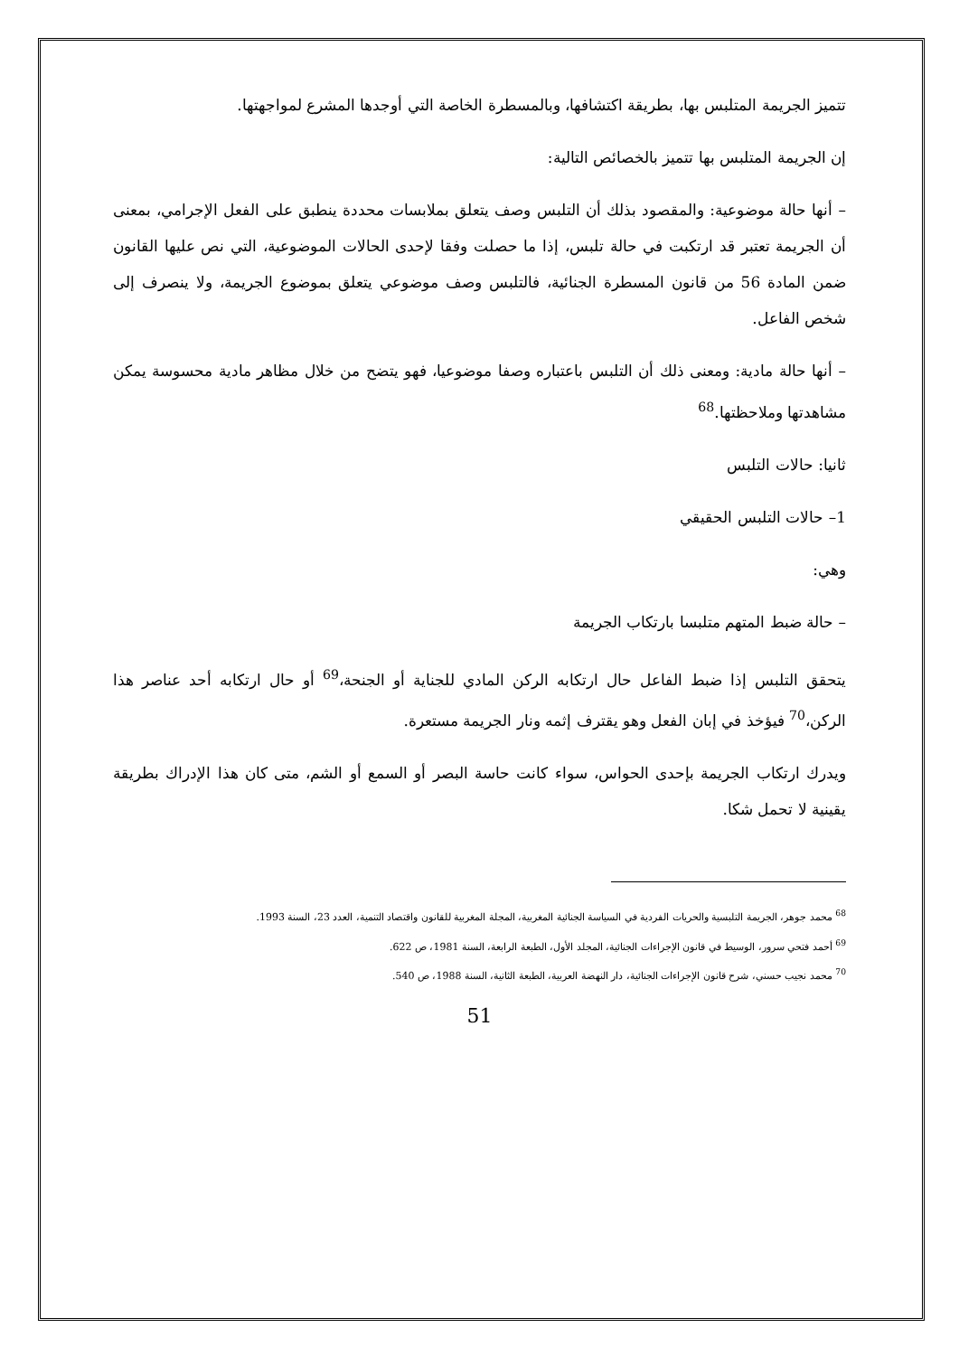تتميز الجريمة المتلبس بها، بطريقة اكتشافها، وبالمسطرة الخاصة التي أوجدها المشرع لمواجهتها.
إن الجريمة المتلبس بها تتميز بالخصائص التالية:
– أنها حالة موضوعية: والمقصود بذلك أن التلبس وصف يتعلق بملابسات محددة ينطبق على الفعل الإجرامي، بمعنى أن الجريمة تعتبر قد ارتكبت في حالة تلبس، إذا ما حصلت وفقا لإحدى الحالات الموضوعية، التي نص عليها القانون ضمن المادة 56 من قانون المسطرة الجنائية، فالتلبس وصف موضوعي يتعلق بموضوع الجريمة، ولا ينصرف إلى شخص الفاعل.
– أنها حالة مادية: ومعنى ذلك أن التلبس باعتباره وصفا موضوعيا، فهو يتضح من خلال مظاهر مادية محسوسة يمكن مشاهدتها وملاحظتها.<sup>68</sup>
ثانيا: حالات التلبس
1– حالات التلبس الحقيقي
وهي:
– حالة ضبط المتهم متلبسا بارتكاب الجريمة
يتحقق التلبس إذا ضبط الفاعل حال ارتكابه الركن المادي للجناية أو الجنحة،<sup>69</sup> أو حال ارتكابه أحد عناصر هذا الركن،<sup>70</sup> فيؤخذ في إبان الفعل وهو يقترف إثمه ونار الجريمة مستعرة.
ويدرك ارتكاب الجريمة بإحدى الحواس، سواء كانت حاسة البصر أو السمع أو الشم، متى كان هذا الإدراك بطريقة يقينية لا تحمل شكا.
<sup>68</sup> محمد جوهر، الجريمة التلبسية والحريات الفردية في السياسة الجنائية المغربية، المجلة المغربية للقانون واقتصاد التنمية، العدد 23، السنة 1993.
<sup>69</sup> أحمد فتحي سرور، الوسيط في قانون الإجراءات الجنائية، المجلد الأول، الطبعة الرابعة، السنة 1981، ص 622.
<sup>70</sup> محمد نجيب حسني، شرح قانون الإجراءات الجنائية، دار النهضة العربية، الطبعة الثانية، السنة 1988، ص 540.
51